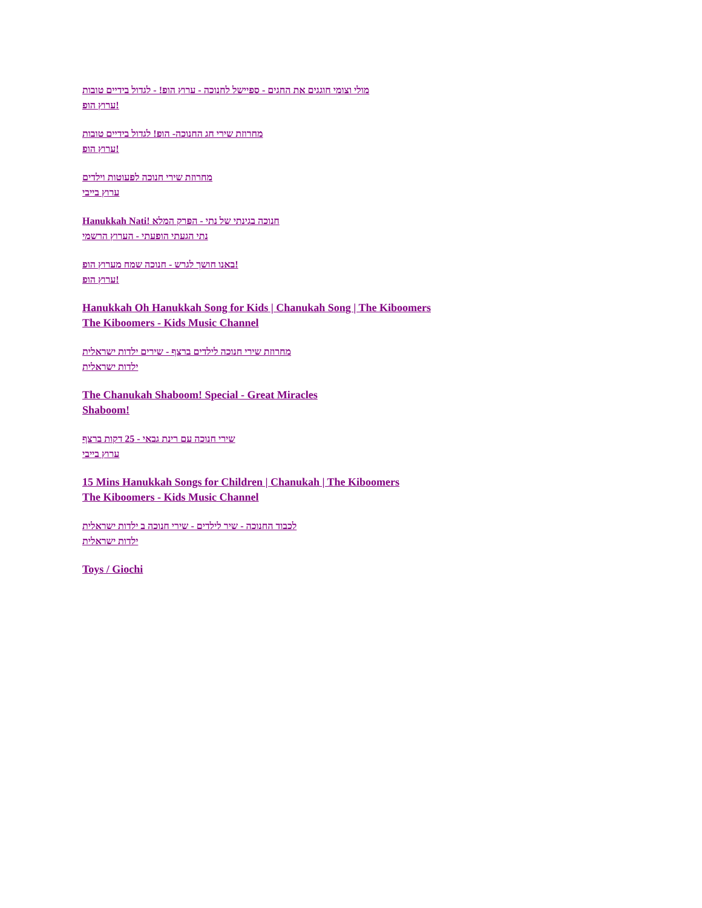מולי וצומי חוגגים את החגים - ספיישל לחנוכה - ערוץ הופ! - לגדול בידיים טובות
ערוץ הופ!
מחרוזת שירי חג החנוכה- הופ! לגדול בידיים טובות
ערוץ הופ!
מחרוזת שירי חנוכה לפעוטות וילדים
ערוץ בייבי
Hanukkah Nati! חנוכה בגינתי של נתי - הפרק המלא
נתי הגעתי הופעתי - הערוץ הרשמי
באנו חושך לגרש - חנוכה שמח מערוץ הופ!
ערוץ הופ!
Hanukkah Oh Hanukkah Song for Kids | Chanukah Song | The Kiboomers
The Kiboomers - Kids Music Channel
מחרוזת שירי חנוכה לילדים ברצף - שירים ילדות ישראלית
ילדות ישראלית
The Chanukah Shaboom! Special - Great Miracles
Shaboom!
שירי חנוכה עם רינת גבאי - 25 דקות ברצף
ערוץ בייבי
15 Mins Hanukkah Songs for Children | Chanukah | The Kiboomers
The Kiboomers - Kids Music Channel
לכבוד החנוכה - שיר לילדים - שירי חנוכה ב ילדות ישראלית
ילדות ישראלית
Toys / Giochi